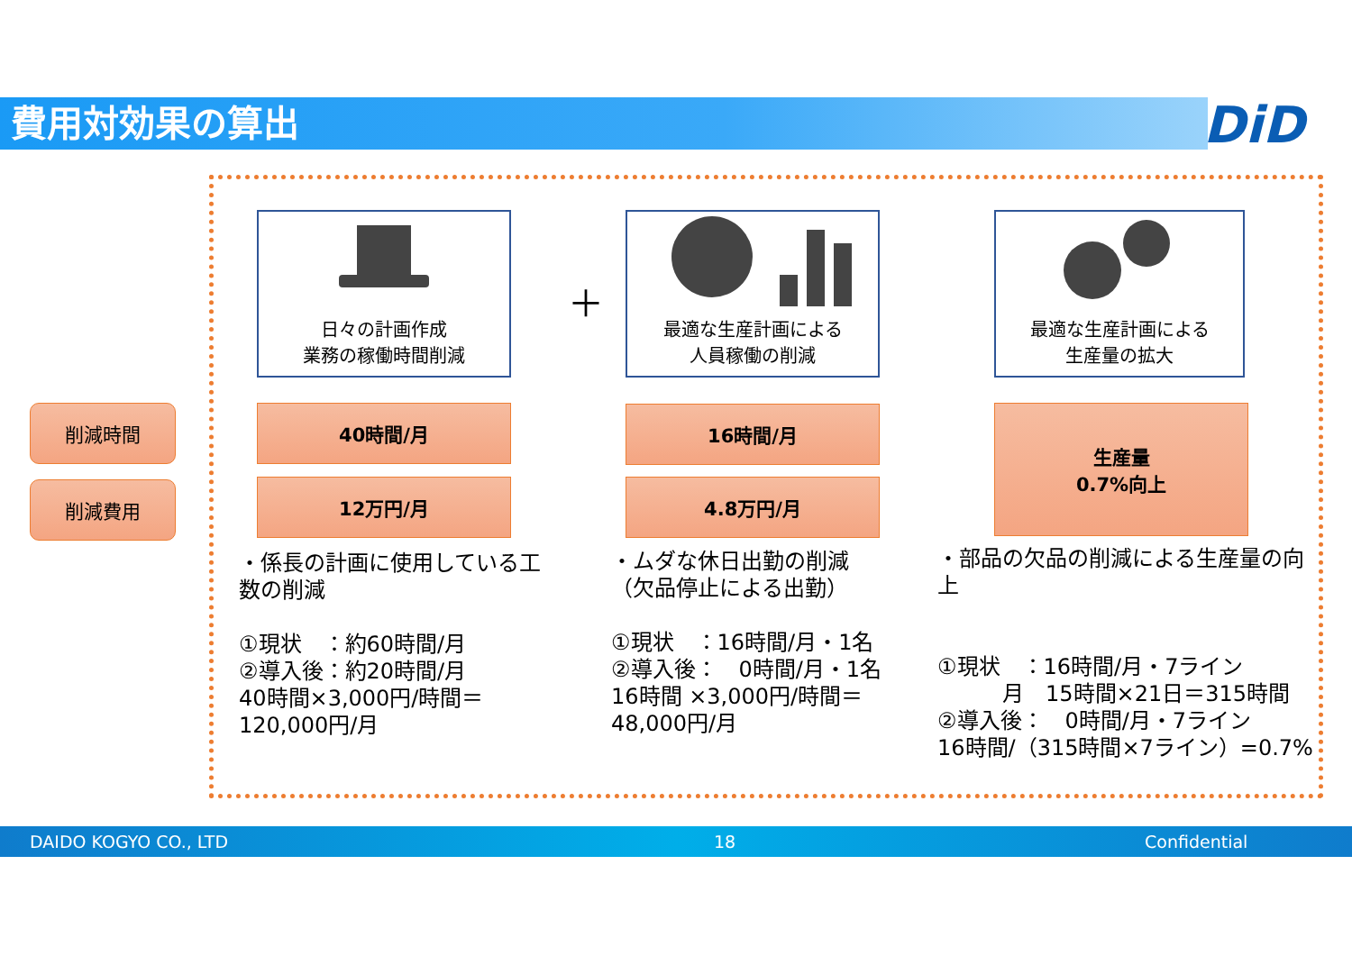費用対効果の算出 DiD
日々の計画作成
業務の稼働時間削減
＋
最適な生産計画による
人員稼働の削減
最適な生産計画による
生産量の拡大
削減時間
削減費用
40時間/月
12万円/月
16時間/月
4.8万円/月
生産量
0.7%向上
・係長の計画に使用している工数の削減
①現状　：約60時間/月
②導入後：約20時間/月
40時間×3,000円/時間＝
120,000円/月
・ムダな休日出勤の削減
（欠品停止による出勤）
①現状　：16時間/月・1名
②導入後：　0時間/月・1名
16時間 ×3,000円/時間＝
48,000円/月
・部品の欠品の削減による生産量の向上
①現状　：16時間/月・7ライン
　　　月　15時間×21日＝315時間
②導入後：　0時間/月・7ライン
16時間/（315時間×7ライン）=0.7%
DAIDO KOGYO CO., LTD 18 Confidential